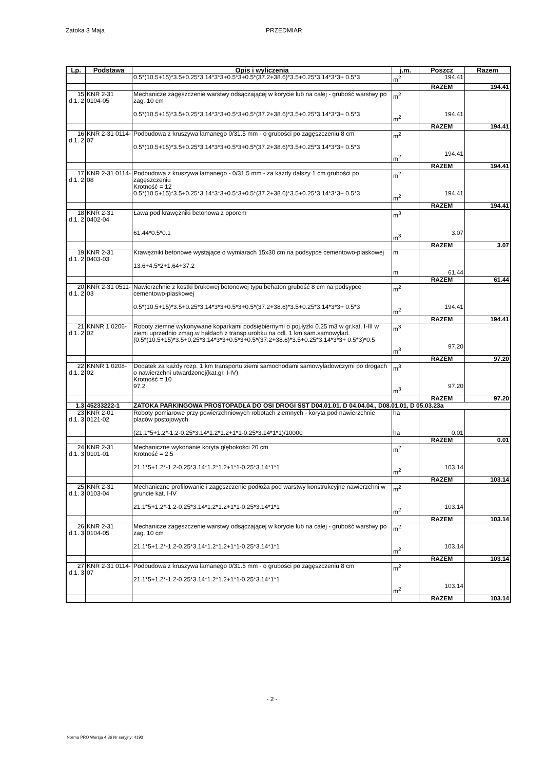Zatoka 3 Maja PRZEDMIAR
| Lp. | Podstawa | Opis i wyliczenia | j.m. | Poszcz | Razem |
| --- | --- | --- | --- | --- | --- |
| | | 0.5*(10.5+15)*3.5+0.25*3.14*3*3+0.5*3+0.5*(37.2+38.6)*3.5+0.25*3.14*3*3+ 0.5*3 | m<sup>2</sup> | 194.41 | |
| | | | | RAZEM | 194.41 |
| 15 d.1. 2 | KNR 2-31 0104-05 | Mechanicze zagęszczenie warstwy odsączającej w korycie lub na całej - grubość warstwy po zag. 10 cm 0.5*(10.5+15)*3.5+0.25*3.14*3*3+0.5*3+0.5*(37.2+38.6)*3.5+0.25*3.14*3*3+ 0.5*3 | m<sup>2</sup> m<sup>2</sup> | 194.41 | |
| | | | | RAZEM | 194.41 |
| 16 d.1. 2 | KNR 2-31 0114-07 | Podbudowa z kruszywa łamanego 0/31.5 mm - o grubości po zagęszczeniu 8 cm 0.5*(10.5+15)*3.5+0.25*3.14*3*3+0.5*3+0.5*(37.2+38.6)*3.5+0.25*3.14*3*3+ 0.5*3 | m<sup>2</sup> m<sup>2</sup> | 194.41 | |
| | | | | RAZEM | 194.41 |
| 17 d.1. 2 | KNR 2-31 0114-08 | Podbudowa z kruszywa łamanego - 0/31.5 mm - za każdy dalszy 1 cm grubości po zagęszczeniu Krotność = 12 0.5*(10.5+15)*3.5+0.25*3.14*3*3+0.5*3+0.5*(37.2+38.6)*3.5+0.25*3.14*3*3+ 0.5*3 | m<sup>2</sup> m<sup>2</sup> | 194.41 | |
| | | | | RAZEM | 194.41 |
| 18 d.1. 2 | KNR 2-31 0402-04 | Ława pod krawężniki betonowa z oporem 61.44*0.5*0.1 | m<sup>3</sup> m<sup>3</sup> | 3.07 | |
| | | | | RAZEM | 3.07 |
| 19 d.1. 2 | KNR 2-31 0403-03 | Krawężniki betonowe wystające o wymiarach 15x30 cm na podsypce cementowo-piaskowej 13.6+4.5*2+1.64+37.2 | m m | 61.44 | |
| | | | | RAZEM | 61.44 |
| 20 d.1. 2 | KNR 2-31 0511-03 | Nawierzchnie z kostki brukowej betonowej typu behaton grubość 8 cm na podsypce cementowo-piaskowej 0.5*(10.5+15)*3.5+0.25*3.14*3*3+0.5*3+0.5*(37.2+38.6)*3.5+0.25*3.14*3*3+ 0.5*3 | m<sup>2</sup> m<sup>2</sup> | 194.41 | |
| | | | | RAZEM | 194.41 |
| 21 d.1. 2 | KNNR 1 0206-02 | Roboty ziemne wykonywane koparkami podsiębiernymi o poj.łyżki 0.25 m3 w gr.kat. I-III w ziemi uprzednio zmag.w hałdach z transp.urobku na odl. 1 km sam.samowyład. (0.5*(10.5+15)*3.5+0.25*3.14*3*3+0.5*3+0.5*(37.2+38.6)*3.5+0.25*3.14*3*3+ 0.5*3)*0.5 | m<sup>3</sup> m<sup>3</sup> | 97.20 | |
| | | | | RAZEM | 97.20 |
| 22 d.1. 2 | KNNR 1 0208-02 | Dodatek za każdy rozp. 1 km transportu ziemi samochodami samowyładowczymi po drogach o nawierzchni utwardzonej(kat.gr. I-IV) Krotność = 10 97.2 | m<sup>3</sup> m<sup>3</sup> | 97.20 | |
| | | | | RAZEM | 97.20 |
| 1.3 | 45233222-1 | ZATOKA PARKINGOWA PROSTOPADŁA DO OSI DROGI SST D04.01.01. D 04.04.04., D08.01.01, D 05.03.23a | | | |
| 23 d.1. 3 | KNR 2-01 0121-02 | Roboty pomiarowe przy powierzchniowych robotach ziemnych - koryta pod nawierzchnie placów postojowych (21.1*5+1.2*-1.2-0.25*3.14*1.2*1.2+1*1-0.25*3.14*1*1)/10000 | ha ha | 0.01 | |
| | | | | RAZEM | 0.01 |
| 24 d.1. 3 | KNR 2-31 0101-01 | Mechaniczne wykonanie koryta głębokości 20 cm Krotność = 2.5 21.1*5+1.2*-1.2-0.25*3.14*1.2*1.2+1*1-0.25*3.14*1*1 | m<sup>2</sup> m<sup>2</sup> | 103.14 | |
| | | | | RAZEM | 103.14 |
| 25 d.1. 3 | KNR 2-31 0103-04 | Mechaniczne profilowanie i zagęszczenie podłoża pod warstwy konstrukcyjne nawierzchni w gruncie kat. I-IV 21.1*5+1.2*-1.2-0.25*3.14*1.2*1.2+1*1-0.25*3.14*1*1 | m<sup>2</sup> m<sup>2</sup> | 103.14 | |
| | | | | RAZEM | 103.14 |
| 26 d.1. 3 | KNR 2-31 0104-05 | Mechanicze zagęszczenie warstwy odsączającej w korycie lub na całej - grubość warstwy po zag. 10 cm 21.1*5+1.2*-1.2-0.25*3.14*1.2*1.2+1*1-0.25*3.14*1*1 | m<sup>2</sup> m<sup>2</sup> | 103.14 | |
| | | | | RAZEM | 103.14 |
| 27 d.1. 3 | KNR 2-31 0114-07 | Podbudowa z kruszywa łamanego 0/31.5 mm - o grubości po zagęszczeniu 8 cm 21.1*5+1.2*-1.2-0.25*3.14*1.2*1.2+1*1-0.25*3.14*1*1 | m<sup>2</sup> m<sup>2</sup> | 103.14 | |
| | | | | RAZEM | 103.14 |
- 2 -
Norma PRO Wersja 4.36 Nr seryjny: 4193